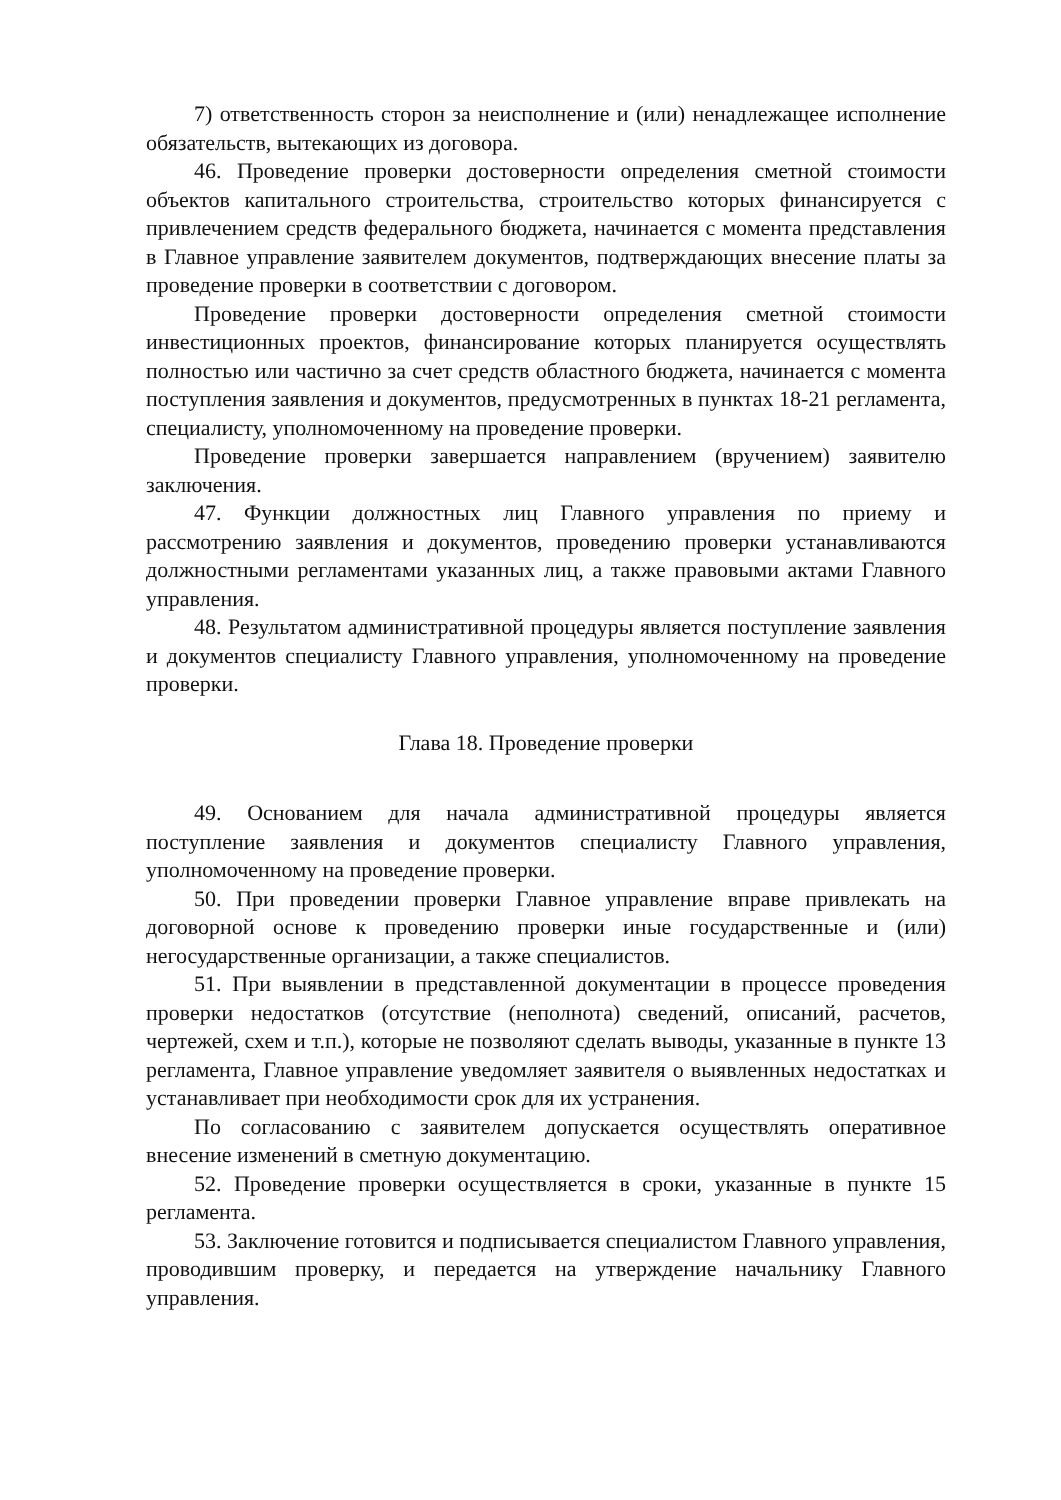7) ответственность сторон за неисполнение и (или) ненадлежащее исполнение обязательств, вытекающих из договора.
46. Проведение проверки достоверности определения сметной стоимости объектов капитального строительства, строительство которых финансируется с привлечением средств федерального бюджета, начинается с момента представления в Главное управление заявителем документов, подтверждающих внесение платы за проведение проверки в соответствии с договором.
Проведение проверки достоверности определения сметной стоимости инвестиционных проектов, финансирование которых планируется осуществлять полностью или частично за счет средств областного бюджета, начинается с момента поступления заявления и документов, предусмотренных в пунктах 18-21 регламента, специалисту, уполномоченному на проведение проверки.
Проведение проверки завершается направлением (вручением) заявителю заключения.
47. Функции должностных лиц Главного управления по приему и рассмотрению заявления и документов, проведению проверки устанавливаются должностными регламентами указанных лиц, а также правовыми актами Главного управления.
48. Результатом административной процедуры является поступление заявления и документов специалисту Главного управления, уполномоченному на проведение проверки.
Глава 18. Проведение проверки
49. Основанием для начала административной процедуры является поступление заявления и документов специалисту Главного управления, уполномоченному на проведение проверки.
50. При проведении проверки Главное управление вправе привлекать на договорной основе к проведению проверки иные государственные и (или) негосударственные организации, а также специалистов.
51. При выявлении в представленной документации в процессе проведения проверки недостатков (отсутствие (неполнота) сведений, описаний, расчетов, чертежей, схем и т.п.), которые не позволяют сделать выводы, указанные в пункте 13 регламента, Главное управление уведомляет заявителя о выявленных недостатках и устанавливает при необходимости срок для их устранения.
По согласованию с заявителем допускается осуществлять оперативное внесение изменений в сметную документацию.
52. Проведение проверки осуществляется в сроки, указанные в пункте 15 регламента.
53. Заключение готовится и подписывается специалистом Главного управления, проводившим проверку, и передается на утверждение начальнику Главного управления.